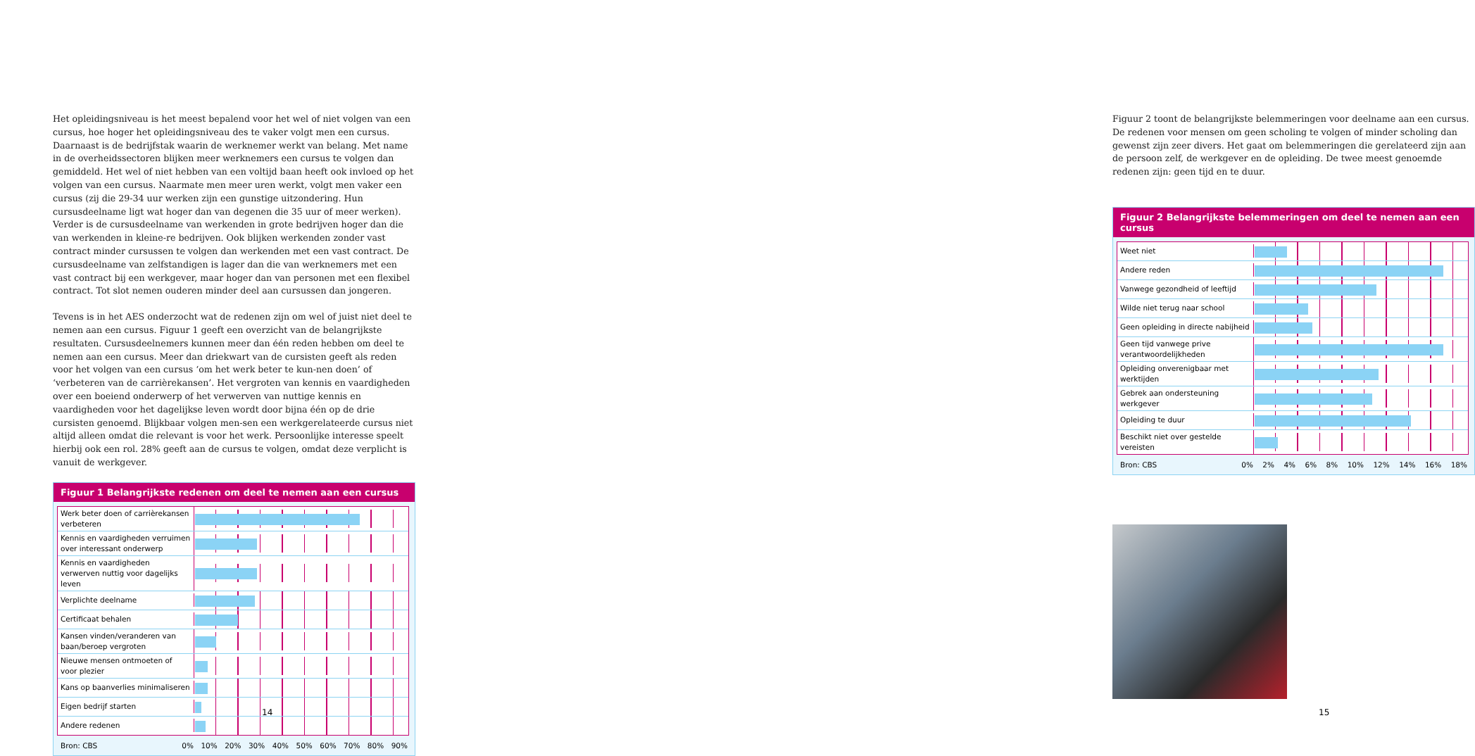Het opleidingsniveau is het meest bepalend voor het wel of niet volgen van een cursus, hoe hoger het opleidingsniveau des te vaker volgt men een cursus. Daarnaast is de bedrijfstak waarin de werknemer werkt van belang. Met name in de overheidssectoren blijken meer werknemers een cursus te volgen dan gemiddeld. Het wel of niet hebben van een voltijd baan heeft ook invloed op het volgen van een cursus. Naarmate men meer uren werkt, volgt men vaker een cursus (zij die 29-34 uur werken zijn een gunstige uitzondering. Hun cursusdeelname ligt wat hoger dan van degenen die 35 uur of meer werken). Verder is de cursusdeelname van werkenden in grote bedrijven hoger dan die van werkenden in kleine-re bedrijven. Ook blijken werkenden zonder vast contract minder cursussen te volgen dan werkenden met een vast contract. De cursusdeelname van zelfstandigen is lager dan die van werknemers met een vast contract bij een werkgever, maar hoger dan van personen met een flexibel contract. Tot slot nemen ouderen minder deel aan cursussen dan jongeren.
Tevens is in het AES onderzocht wat de redenen zijn om wel of juist niet deel te nemen aan een cursus. Figuur 1 geeft een overzicht van de belangrijkste resultaten. Cursusdeelnemers kunnen meer dan één reden hebben om deel te nemen aan een cursus. Meer dan driekwart van de cursisten geeft als reden voor het volgen van een cursus ‘om het werk beter te kun-nen doen’ of ‘verbeteren van de carrièrekansen’. Het vergroten van kennis en vaardigheden over een boeiend onderwerp of het verwerven van nuttige kennis en vaardigheden voor het dagelijkse leven wordt door bijna één op de drie cursisten genoemd. Blijkbaar volgen men-sen een werkgerelateerde cursus niet altijd alleen omdat die relevant is voor het werk. Persoonlijke interesse speelt hierbij ook een rol. 28% geeft aan de cursus te volgen, omdat deze verplicht is vanuit de werkgever.
Figuur 1 Belangrijkste redenen om deel te nemen aan een cursus
Werk beter doen of carrièrekansen verbeteren
Kennis en vaardigheden verruimen over interessant onderwerp
Kennis en vaardigheden verwerven nuttig voor dagelijks leven
Verplichte deelname
Certificaat behalen
Kansen vinden/veranderen van baan/beroep vergroten
Nieuwe mensen ontmoeten of voor plezier
Kans op baanverlies minimaliseren
Eigen bedrijf starten
Andere redenen
Bron: CBS 0% 10% 20% 30% 40% 50% 60% 70% 80% 90%
14
Figuur 2 toont de belangrijkste belemmeringen voor deelname aan een cursus. De redenen voor mensen om geen scholing te volgen of minder scholing dan gewenst zijn zeer divers. Het gaat om belemmeringen die gerelateerd zijn aan de persoon zelf, de werkgever en de opleiding. De twee meest genoemde redenen zijn: geen tijd en te duur.
Figuur 2 Belangrijkste belemmeringen om deel te nemen aan een cursus
Weet niet
Andere reden
Vanwege gezondheid of leeftijd
Wilde niet terug naar school
Geen opleiding in directe nabijheid
Geen tijd vanwege prive verantwoordelijkheden
Opleiding onverenigbaar met werktijden
Gebrek aan ondersteuning werkgever
Opleiding te duur
Beschikt niet over gestelde vereisten
Bron: CBS 0% 2% 4% 6% 8% 10% 12% 14% 16% 18%
15